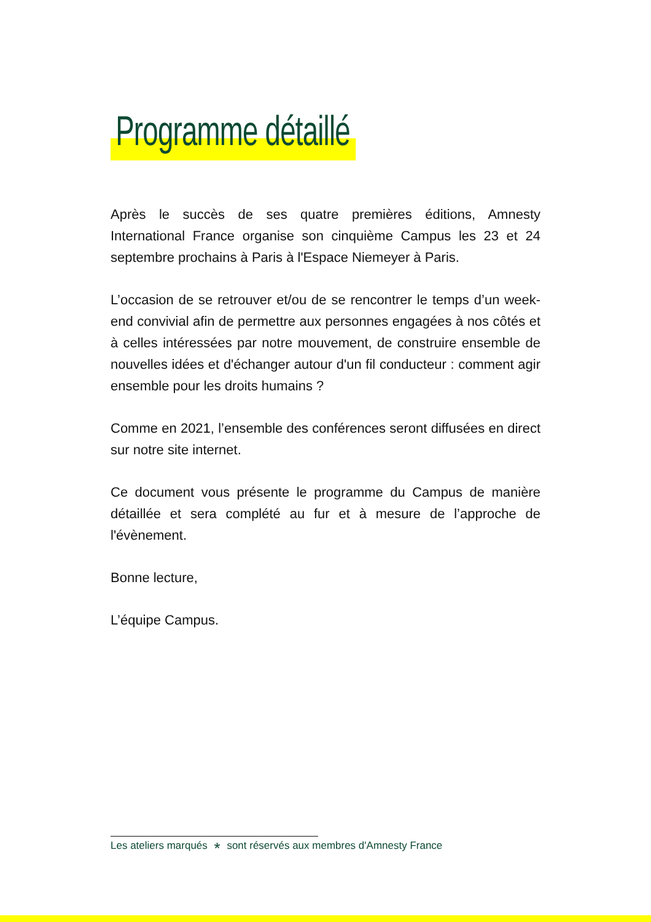Programme détaillé
Après le succès de ses quatre premières éditions, Amnesty International France organise son cinquième Campus les 23 et 24 septembre prochains à Paris à l'Espace Niemeyer à Paris.
L’occasion de se retrouver et/ou de se rencontrer le temps d’un week-end convivial afin de permettre aux personnes engagées à nos côtés et à celles intéressées par notre mouvement, de construire ensemble de nouvelles idées et d'échanger autour d'un fil conducteur : comment agir ensemble pour les droits humains ?
Comme en 2021, l’ensemble des conférences seront diffusées en direct sur notre site internet.
Ce document vous présente le programme du Campus de manière détaillée et sera complété au fur et à mesure de l’approche de l'évènement.
Bonne lecture,
L’équipe Campus.
Les ateliers marqués * sont réservés aux membres d'Amnesty France